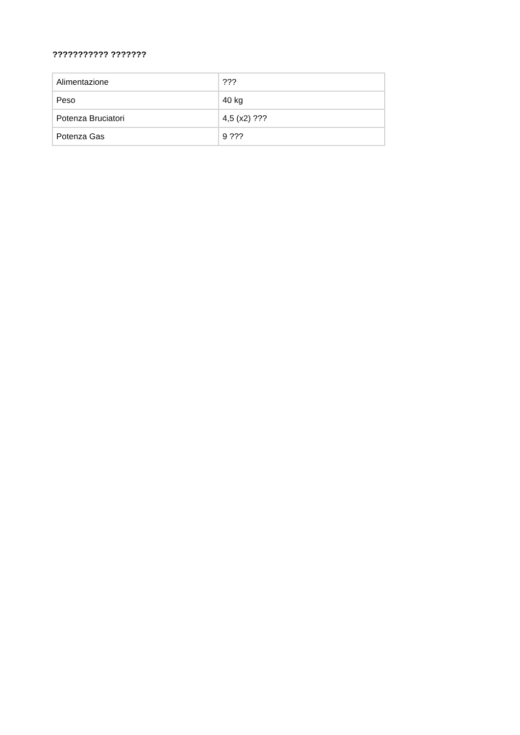??????????? ???????
| Alimentazione | ??? |
| Peso | 40 kg |
| Potenza Bruciatori | 4,5 (x2) ??? |
| Potenza Gas | 9 ??? |